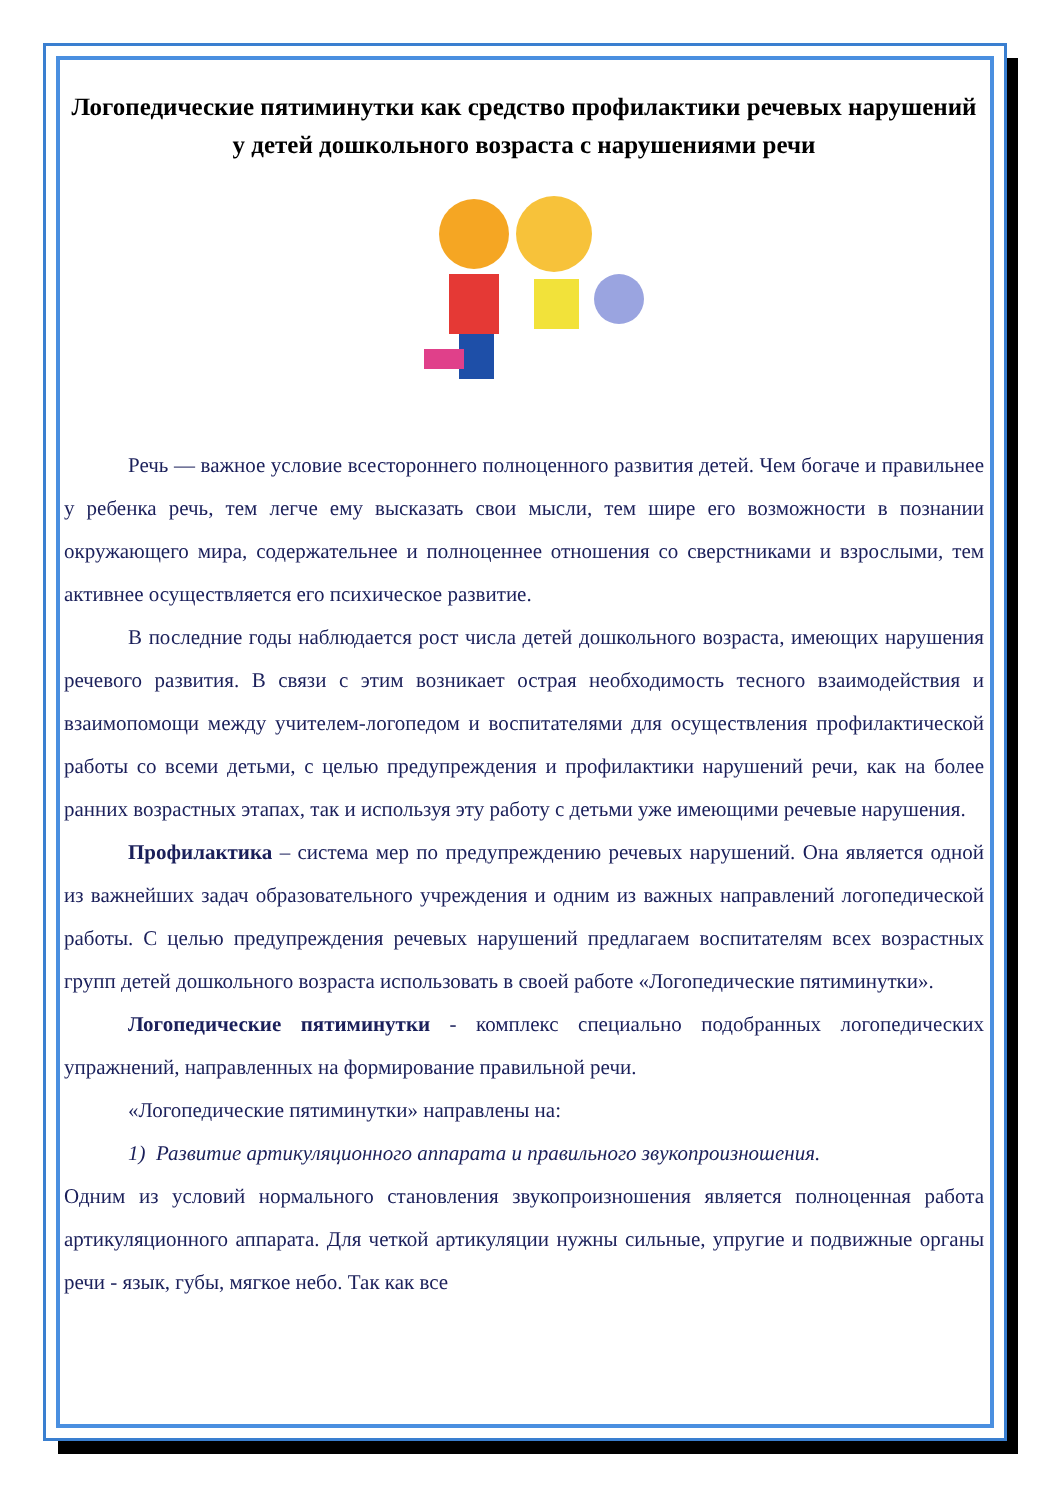Логопедические пятиминутки как средство профилактики речевых нарушений у детей дошкольного возраста с нарушениями речи
Речь — важное условие всестороннего полноценного развития детей. Чем богаче и правильнее у ребенка речь, тем легче ему высказать свои мысли, тем шире его возможности в познании окружающего мира, содержательнее и полноценнее отношения со сверстниками и взрослыми, тем активнее осуществляется его психическое развитие.
В последние годы наблюдается рост числа детей дошкольного возраста, имеющих нарушения речевого развития. В связи с этим возникает острая необходимость тесного взаимодействия и взаимопомощи между учителем-логопедом и воспитателями для осуществления профилактической работы со всеми детьми, с целью предупреждения и профилактики нарушений речи, как на более ранних возрастных этапах, так и используя эту работу с детьми уже имеющими речевые нарушения.
Профилактика – система мер по предупреждению речевых нарушений. Она является одной из важнейших задач образовательного учреждения и одним из важных направлений логопедической работы. С целью предупреждения речевых нарушений предлагаем воспитателям всех возрастных групп детей дошкольного возраста использовать в своей работе «Логопедические пятиминутки».
Логопедические пятиминутки - комплекс специально подобранных логопедических упражнений, направленных на формирование правильной речи.
«Логопедические пятиминутки» направлены на:
1) Развитие артикуляционного аппарата и правильного звукопроизношения.
Одним из условий нормального становления звукопроизношения является полноценная работа артикуляционного аппарата. Для четкой артикуляции нужны сильные, упругие и подвижные органы речи - язык, губы, мягкое небо. Так как все